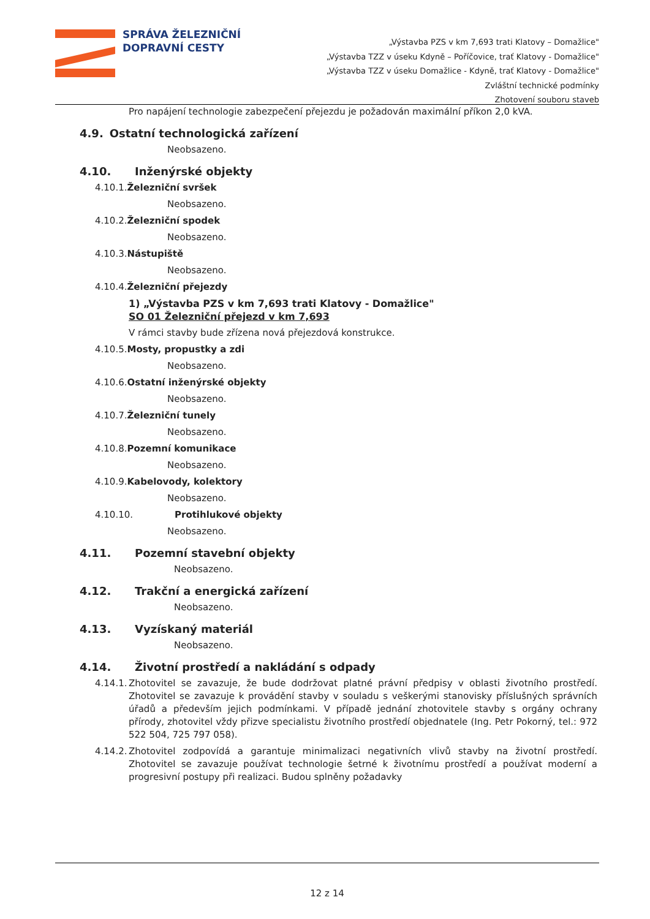SPRÁVA ŽELEZNIČNÍ
DOPRAVNÍ CESTY
„Výstavba PZS v km 7,693 trati Klatovy – Domažlice"
„Výstavba TZZ v úseku Kdyně – Poříčovice, trať Klatovy - Domažlice"
„Výstavba TZZ v úseku Domažlice - Kdyně, trať Klatovy - Domažlice"
Zvláštní technické podmínky
Zhotovení souboru staveb
Pro napájení technologie zabezpečení přejezdu je požadován maximální příkon 2,0 kVA.
4.9. Ostatní technologická zařízení
Neobsazeno.
4.10. Inženýrské objekty
4.10.1. Železniční svršek
Neobsazeno.
4.10.2. Železniční spodek
Neobsazeno.
4.10.3. Nástupiště
Neobsazeno.
4.10.4. Železniční přejezdy
1) „Výstavba PZS v km 7,693 trati Klatovy - Domažlice"
SO 01 Železniční přejezd v km 7,693
V rámci stavby bude zřízena nová přejezdová konstrukce.
4.10.5. Mosty, propustky a zdi
Neobsazeno.
4.10.6. Ostatní inženýrské objekty
Neobsazeno.
4.10.7. Železniční tunely
Neobsazeno.
4.10.8. Pozemní komunikace
Neobsazeno.
4.10.9. Kabelovody, kolektory
Neobsazeno.
4.10.10. Protihlukové objekty
Neobsazeno.
4.11. Pozemní stavební objekty
Neobsazeno.
4.12. Trakční a energická zařízení
Neobsazeno.
4.13. Vyzískaný materiál
Neobsazeno.
4.14. Životní prostředí a nakládání s odpady
4.14.1. Zhotovitel se zavazuje, že bude dodržovat platné právní předpisy v oblasti životního prostředí. Zhotovitel se zavazuje k provádění stavby v souladu s veškerými stanovisky příslušných správních úřadů a především jejich podmínkami. V případě jednání zhotovitele stavby s orgány ochrany přírody, zhotovitel vždy přizve specialistu životního prostředí objednatele (Ing. Petr Pokorný, tel.: 972 522 504, 725 797 058).
4.14.2. Zhotovitel zodpovídá a garantuje minimalizaci negativních vlivů stavby na životní prostředí. Zhotovitel se zavazuje používat technologie šetrné k životnímu prostředí a používat moderní a progresivní postupy při realizaci. Budou splněny požadavky
12 z 14